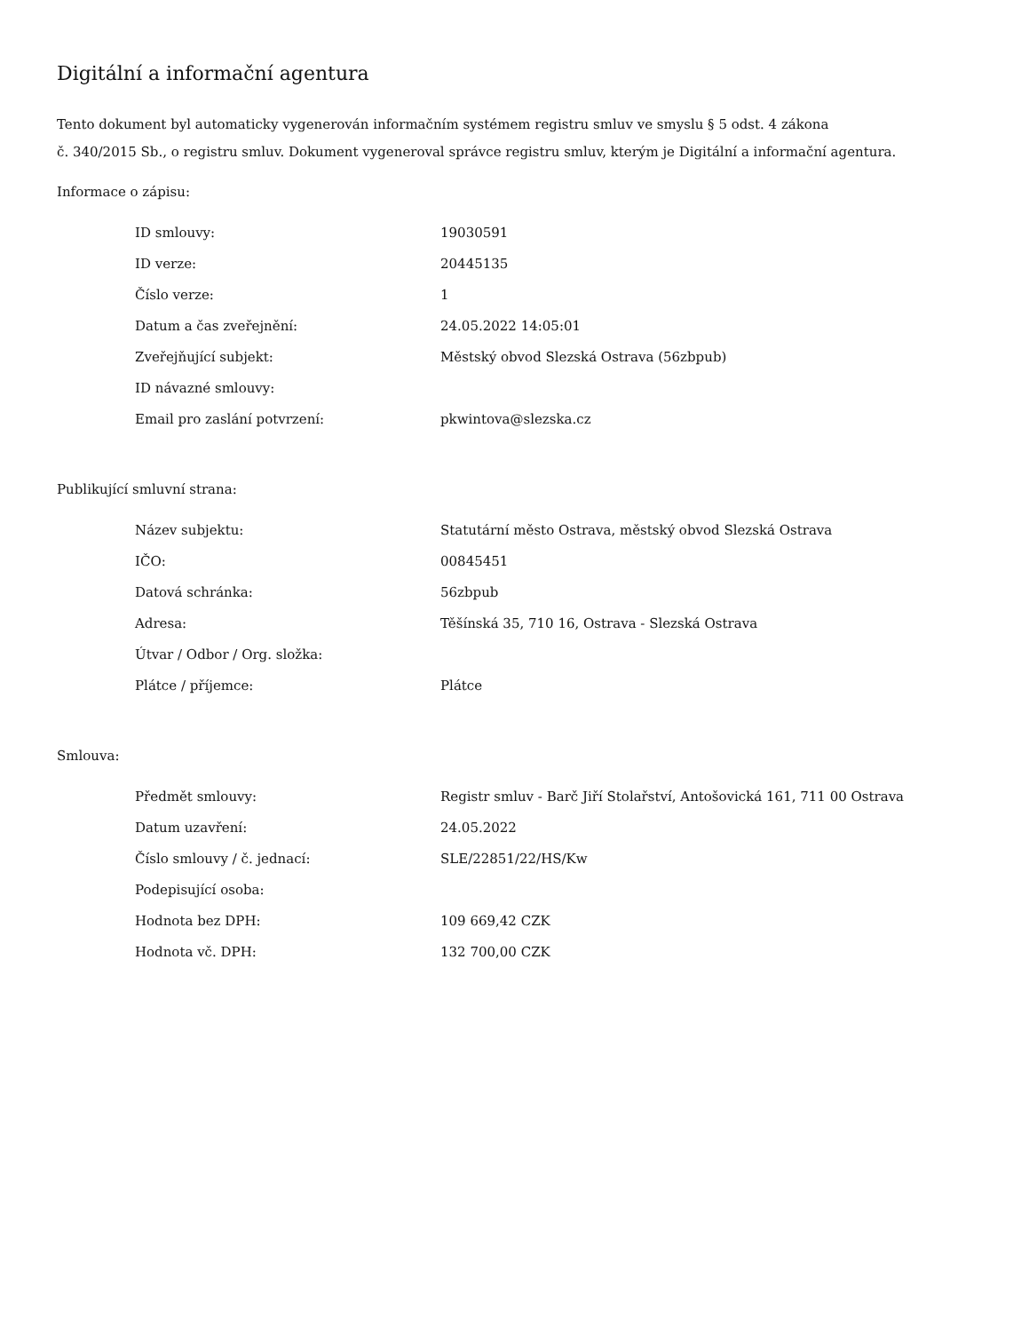Digitální a informační agentura
Tento dokument byl automaticky vygenerován informačním systémem registru smluv ve smyslu § 5 odst. 4 zákona
č. 340/2015 Sb., o registru smluv. Dokument vygeneroval správce registru smluv, kterým je Digitální a informační agentura.
Informace o zápisu:
| ID smlouvy: | 19030591 |
| ID verze: | 20445135 |
| Číslo verze: | 1 |
| Datum a čas zveřejnění: | 24.05.2022 14:05:01 |
| Zveřejňující subjekt: | Městský obvod Slezská Ostrava (56zbpub) |
| ID návazné smlouvy: | |
| Email pro zaslání potvrzení: | pkwintova@slezska.cz |
Publikující smluvní strana:
| Název subjektu: | Statutární město Ostrava, městský obvod Slezská Ostrava |
| IČO: | 00845451 |
| Datová schránka: | 56zbpub |
| Adresa: | Těšínská 35, 710 16, Ostrava - Slezská Ostrava |
| Útvar / Odbor / Org. složka: | |
| Plátce / příjemce: | Plátce |
Smlouva:
| Předmět smlouvy: | Registr smluv - Barč Jiří Stolařství, Antošovická 161, 711 00 Ostrava |
| Datum uzavření: | 24.05.2022 |
| Číslo smlouvy / č. jednací: | SLE/22851/22/HS/Kw |
| Podepisující osoba: | |
| Hodnota bez DPH: | 109 669,42 CZK |
| Hodnota vč. DPH: | 132 700,00 CZK |